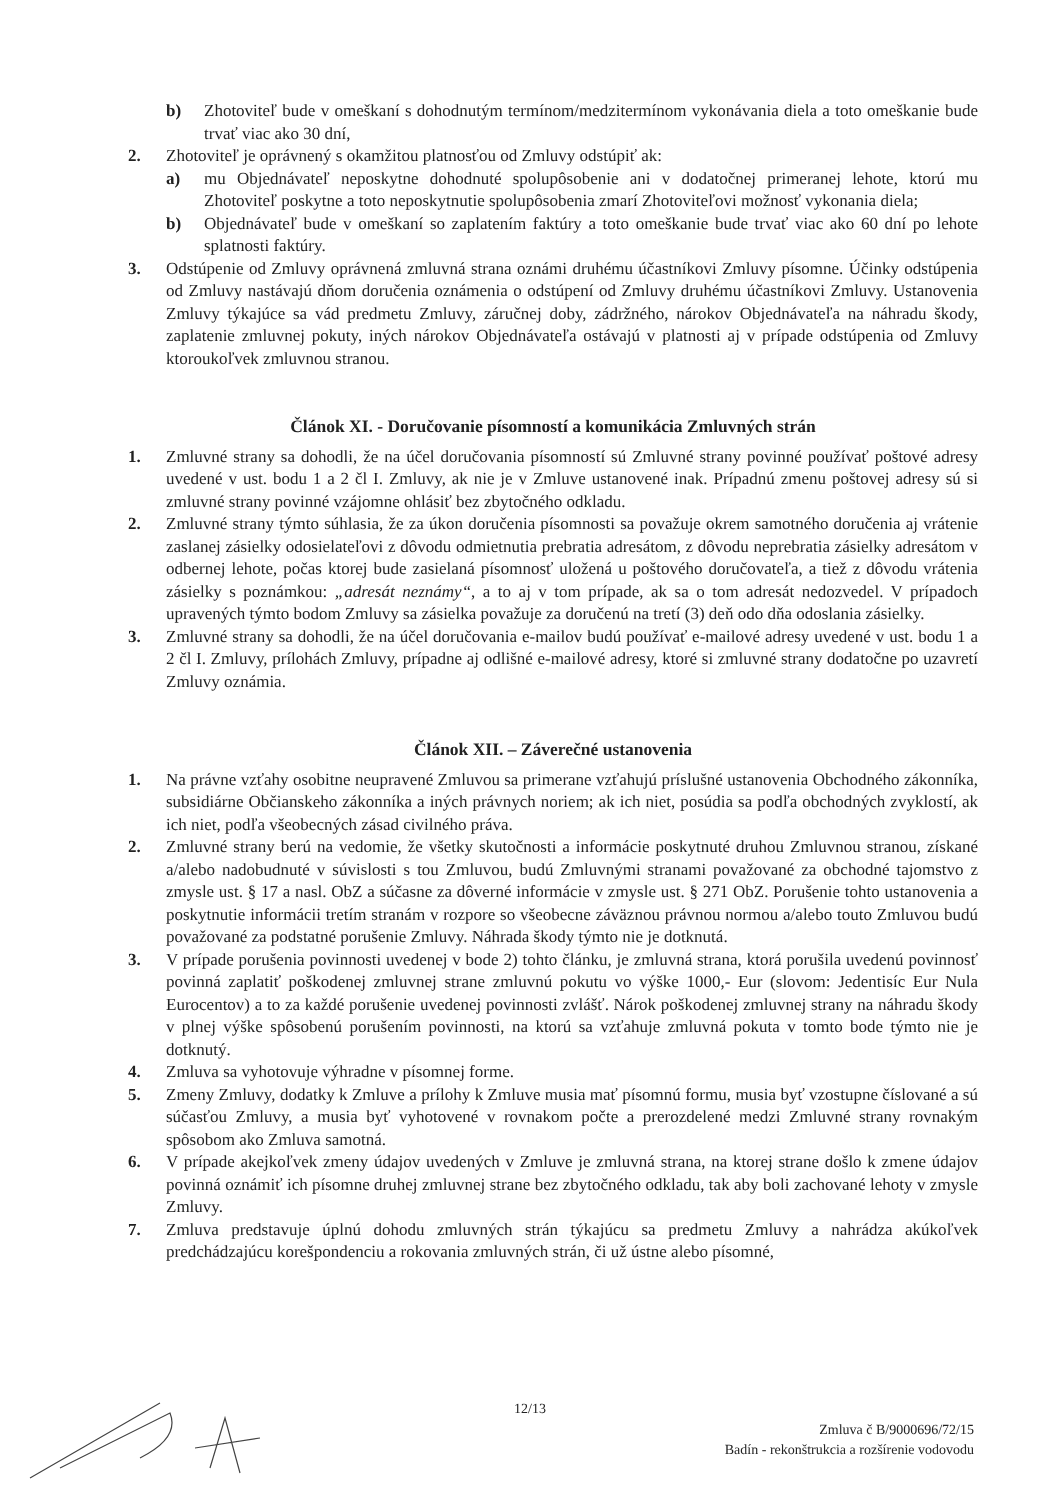b) Zhotoviteľ bude v omeškaní s dohodnutým termínom/medzitermínom vykonávania diela a toto omeškanie bude trvať viac ako 30 dní,
2. Zhotoviteľ je oprávnený s okamžitou platnosťou od Zmluvy odstúpiť ak:
a) mu Objednávateľ neposkytne dohodnuté spolupôsobenie ani v dodatočnej primeranej lehote, ktorú mu Zhotoviteľ poskytne a toto neposkytnutie spolupôsobenia zmarí Zhotoviteľovi možnosť vykonania diela;
b) Objednávateľ bude v omeškaní so zaplatením faktúry a toto omeškanie bude trvať viac ako 60 dní po lehote splatnosti faktúry.
3. Odstúpenie od Zmluvy oprávnená zmluvná strana oznámi druhému účastníkovi Zmluvy písomne. Účinky odstúpenia od Zmluvy nastávajú dňom doručenia oznámenia o odstúpení od Zmluvy druhému účastníkovi Zmluvy. Ustanovenia Zmluvy týkajúce sa vád predmetu Zmluvy, záručnej doby, zádržného, nárokov Objednávateľa na náhradu škody, zaplatenie zmluvnej pokuty, iných nárokov Objednávateľa ostávajú v platnosti aj v prípade odstúpenia od Zmluvy ktoroukoľvek zmluvnou stranou.
Článok XI. - Doručovanie písomností a komunikácia Zmluvných strán
1. Zmluvné strany sa dohodli, že na účel doručovania písomností sú Zmluvné strany povinné používať poštové adresy uvedené v ust. bodu 1 a 2 čl I. Zmluvy, ak nie je v Zmluve ustanovené inak. Prípadnú zmenu poštovej adresy sú si zmluvné strany povinné vzájomne ohlásiť bez zbytočného odkladu.
2. Zmluvné strany týmto súhlasia, že za úkon doručenia písomnosti sa považuje okrem samotného doručenia aj vrátenie zaslanej zásielky odosielateľovi z dôvodu odmietnutia prebratia adresátom, z dôvodu neprebratia zásielky adresátom v odbernej lehote, počas ktorej bude zasielaná písomnosť uložená u poštového doručovateľa, a tiež z dôvodu vrátenia zásielky s poznámkou: „adresát neznámy“, a to aj v tom prípade, ak sa o tom adresát nedozvedel. V prípadoch upravených týmto bodom Zmluvy sa zásielka považuje za doručenú na tretí (3) deň odo dňa odoslania zásielky.
3. Zmluvné strany sa dohodli, že na účel doručovania e-mailov budú používať e-mailové adresy uvedené v ust. bodu 1 a 2 čl I. Zmluvy, prílohách Zmluvy, prípadne aj odlišné e-mailové adresy, ktoré si zmluvné strany dodatočne po uzavretí Zmluvy oznámia.
Článok XII. – Záverečné ustanovenia
1. Na právne vzťahy osobitne neupravené Zmluvou sa primerane vzťahujú príslušné ustanovenia Obchodného zákonníka, subsidiárne Občianskeho zákonníka a iných právnych noriem; ak ich niet, posúdia sa podľa obchodných zvyklostí, ak ich niet, podľa všeobecných zásad civilného práva.
2. Zmluvné strany berú na vedomie, že všetky skutočnosti a informácie poskytnuté druhou Zmluvnou stranou, získané a/alebo nadobudnuté v súvislosti s tou Zmluvou, budú Zmluvnými stranami považované za obchodné tajomstvo z zmysle ust. § 17 a nasl. ObZ a súčasne za dôverné informácie v zmysle ust. § 271 ObZ. Porušenie tohto ustanovenia a poskytnutie informácii tretím stranám v rozpore so všeobecne záväznou právnou normou a/alebo touto Zmluvou budú považované za podstatné porušenie Zmluvy. Náhrada škody týmto nie je dotknutá.
3. V prípade porušenia povinnosti uvedenej v bode 2) tohto článku, je zmluvná strana, ktorá porušila uvedenú povinnosť povinná zaplatiť poškodenej zmluvnej strane zmluvnú pokutu vo výške 1000,- Eur (slovom: Jedentisíc Eur Nula Eurocentov) a to za každé porušenie uvedenej povinnosti zvlášť. Nárok poškodenej zmluvnej strany na náhradu škody v plnej výške spôsobenú porušením povinnosti, na ktorú sa vzťahuje zmluvná pokuta v tomto bode týmto nie je dotknutý.
4. Zmluva sa vyhotovuje výhradne v písomnej forme.
5. Zmeny Zmluvy, dodatky k Zmluve a prílohy k Zmluve musia mať písomnú formu, musia byť vzostupne číslované a sú súčasťou Zmluvy, a musia byť vyhotovené v rovnakom počte a prerozdelené medzi Zmluvné strany rovnakým spôsobom ako Zmluva samotná.
6. V prípade akejkoľvek zmeny údajov uvedených v Zmluve je zmluvná strana, na ktorej strane došlo k zmene údajov povinná oznámiť ich písomne druhej zmluvnej strane bez zbytočného odkladu, tak aby boli zachované lehoty v zmysle Zmluvy.
7. Zmluva predstavuje úplnú dohodu zmluvných strán týkajúcu sa predmetu Zmluvy a nahrádza akúkoľvek predchádzajúcu korešpondenciu a rokovania zmluvných strán, či už ústne alebo písomné,
12/13
Zmluva č B/9000696/72/15
Badín - rekonštrukcia a rozšírenie vodovodu